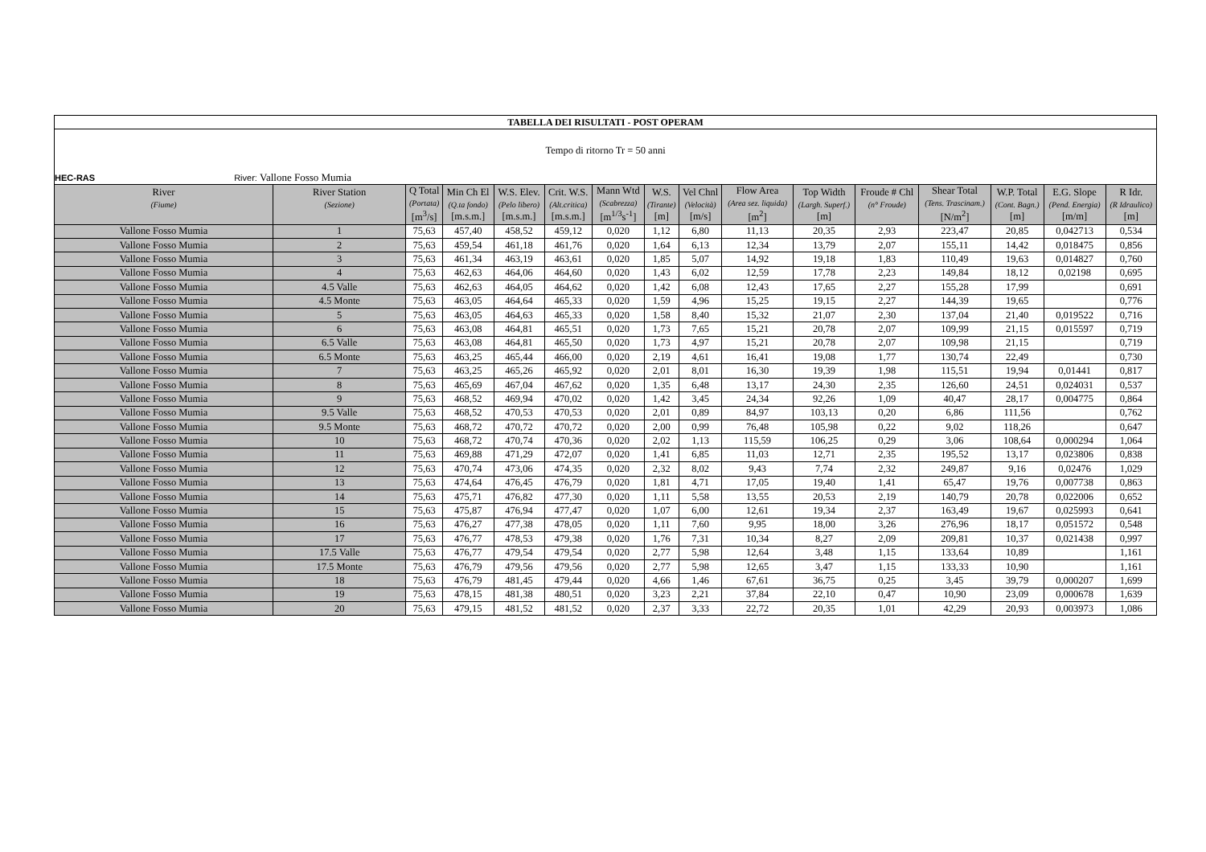| TABELLA DEI RISULTATI - POST OPERAM | | | | | | | | | | | | | | | |
| Tempo di ritorno Tr = 50 anni | | | | | | | | | | | | | | | |
| HEC-RAS River: Vallone Fosso Mumia | | | | | | | | | | | | | | | |
| River (Fiume) | River Station (Sezione) | Q Total (Portata) [m<sup>3</sup>/s] | Min Ch El (Q.ta fondo) [m.s.m.] | W.S. Elev. (Pelo libero) [m.s.m.] | Crit. W.S. (Alt.critica) [m.s.m.] | Mann Wtd (Scabrezza) [m<sup>1/3</sup>s<sup>-1</sup>] | W.S. (Tirante) [m] | Vel Chnl (Velocità) [m/s] | Flow Area (Area sez. liquida) [m<sup>2</sup>] | Top Width (Largh. Superf.) [m] | Froude # Chl (n° Froude) | Shear Total (Tens. Trascinam.) [N/m<sup>2</sup>] | W.P. Total (Cont. Bagn.) [m] | E.G. Slope (Pend. Energia) [m/m] | R Idr. (R Idraulico) [m] |
| Vallone Fosso Mumia | 1 | 75,63 | 457,40 | 458,52 | 459,12 | 0,020 | 1,12 | 6,80 | 11,13 | 20,35 | 2,93 | 223,47 | 20,85 | 0,042713 | 0,534 |
| Vallone Fosso Mumia | 2 | 75,63 | 459,54 | 461,18 | 461,76 | 0,020 | 1,64 | 6,13 | 12,34 | 13,79 | 2,07 | 155,11 | 14,42 | 0,018475 | 0,856 |
| Vallone Fosso Mumia | 3 | 75,63 | 461,34 | 463,19 | 463,61 | 0,020 | 1,85 | 5,07 | 14,92 | 19,18 | 1,83 | 110,49 | 19,63 | 0,014827 | 0,760 |
| Vallone Fosso Mumia | 4 | 75,63 | 462,63 | 464,06 | 464,60 | 0,020 | 1,43 | 6,02 | 12,59 | 17,78 | 2,23 | 149,84 | 18,12 | 0,02198 | 0,695 |
| Vallone Fosso Mumia | 4.5 Valle | 75,63 | 462,63 | 464,05 | 464,62 | 0,020 | 1,42 | 6,08 | 12,43 | 17,65 | 2,27 | 155,28 | 17,99 | | 0,691 |
| Vallone Fosso Mumia | 4.5 Monte | 75,63 | 463,05 | 464,64 | 465,33 | 0,020 | 1,59 | 4,96 | 15,25 | 19,15 | 2,27 | 144,39 | 19,65 | | 0,776 |
| Vallone Fosso Mumia | 5 | 75,63 | 463,05 | 464,63 | 465,33 | 0,020 | 1,58 | 8,40 | 15,32 | 21,07 | 2,30 | 137,04 | 21,40 | 0,019522 | 0,716 |
| Vallone Fosso Mumia | 6 | 75,63 | 463,08 | 464,81 | 465,51 | 0,020 | 1,73 | 7,65 | 15,21 | 20,78 | 2,07 | 109,99 | 21,15 | 0,015597 | 0,719 |
| Vallone Fosso Mumia | 6.5 Valle | 75,63 | 463,08 | 464,81 | 465,50 | 0,020 | 1,73 | 4,97 | 15,21 | 20,78 | 2,07 | 109,98 | 21,15 | | 0,719 |
| Vallone Fosso Mumia | 6.5 Monte | 75,63 | 463,25 | 465,44 | 466,00 | 0,020 | 2,19 | 4,61 | 16,41 | 19,08 | 1,77 | 130,74 | 22,49 | | 0,730 |
| Vallone Fosso Mumia | 7 | 75,63 | 463,25 | 465,26 | 465,92 | 0,020 | 2,01 | 8,01 | 16,30 | 19,39 | 1,98 | 115,51 | 19,94 | 0,01441 | 0,817 |
| Vallone Fosso Mumia | 8 | 75,63 | 465,69 | 467,04 | 467,62 | 0,020 | 1,35 | 6,48 | 13,17 | 24,30 | 2,35 | 126,60 | 24,51 | 0,024031 | 0,537 |
| Vallone Fosso Mumia | 9 | 75,63 | 468,52 | 469,94 | 470,02 | 0,020 | 1,42 | 3,45 | 24,34 | 92,26 | 1,09 | 40,47 | 28,17 | 0,004775 | 0,864 |
| Vallone Fosso Mumia | 9.5 Valle | 75,63 | 468,52 | 470,53 | 470,53 | 0,020 | 2,01 | 0,89 | 84,97 | 103,13 | 0,20 | 6,86 | 111,56 | | 0,762 |
| Vallone Fosso Mumia | 9.5 Monte | 75,63 | 468,72 | 470,72 | 470,72 | 0,020 | 2,00 | 0,99 | 76,48 | 105,98 | 0,22 | 9,02 | 118,26 | | 0,647 |
| Vallone Fosso Mumia | 10 | 75,63 | 468,72 | 470,74 | 470,36 | 0,020 | 2,02 | 1,13 | 115,59 | 106,25 | 0,29 | 3,06 | 108,64 | 0,000294 | 1,064 |
| Vallone Fosso Mumia | 11 | 75,63 | 469,88 | 471,29 | 472,07 | 0,020 | 1,41 | 6,85 | 11,03 | 12,71 | 2,35 | 195,52 | 13,17 | 0,023806 | 0,838 |
| Vallone Fosso Mumia | 12 | 75,63 | 470,74 | 473,06 | 474,35 | 0,020 | 2,32 | 8,02 | 9,43 | 7,74 | 2,32 | 249,87 | 9,16 | 0,02476 | 1,029 |
| Vallone Fosso Mumia | 13 | 75,63 | 474,64 | 476,45 | 476,79 | 0,020 | 1,81 | 4,71 | 17,05 | 19,40 | 1,41 | 65,47 | 19,76 | 0,007738 | 0,863 |
| Vallone Fosso Mumia | 14 | 75,63 | 475,71 | 476,82 | 477,30 | 0,020 | 1,11 | 5,58 | 13,55 | 20,53 | 2,19 | 140,79 | 20,78 | 0,022006 | 0,652 |
| Vallone Fosso Mumia | 15 | 75,63 | 475,87 | 476,94 | 477,47 | 0,020 | 1,07 | 6,00 | 12,61 | 19,34 | 2,37 | 163,49 | 19,67 | 0,025993 | 0,641 |
| Vallone Fosso Mumia | 16 | 75,63 | 476,27 | 477,38 | 478,05 | 0,020 | 1,11 | 7,60 | 9,95 | 18,00 | 3,26 | 276,96 | 18,17 | 0,051572 | 0,548 |
| Vallone Fosso Mumia | 17 | 75,63 | 476,77 | 478,53 | 479,38 | 0,020 | 1,76 | 7,31 | 10,34 | 8,27 | 2,09 | 209,81 | 10,37 | 0,021438 | 0,997 |
| Vallone Fosso Mumia | 17.5 Valle | 75,63 | 476,77 | 479,54 | 479,54 | 0,020 | 2,77 | 5,98 | 12,64 | 3,48 | 1,15 | 133,64 | 10,89 | | 1,161 |
| Vallone Fosso Mumia | 17.5 Monte | 75,63 | 476,79 | 479,56 | 479,56 | 0,020 | 2,77 | 5,98 | 12,65 | 3,47 | 1,15 | 133,33 | 10,90 | | 1,161 |
| Vallone Fosso Mumia | 18 | 75,63 | 476,79 | 481,45 | 479,44 | 0,020 | 4,66 | 1,46 | 67,61 | 36,75 | 0,25 | 3,45 | 39,79 | 0,000207 | 1,699 |
| Vallone Fosso Mumia | 19 | 75,63 | 478,15 | 481,38 | 480,51 | 0,020 | 3,23 | 2,21 | 37,84 | 22,10 | 0,47 | 10,90 | 23,09 | 0,000678 | 1,639 |
| Vallone Fosso Mumia | 20 | 75,63 | 479,15 | 481,52 | 481,52 | 0,020 | 2,37 | 3,33 | 22,72 | 20,35 | 1,01 | 42,29 | 20,93 | 0,003973 | 1,086 |